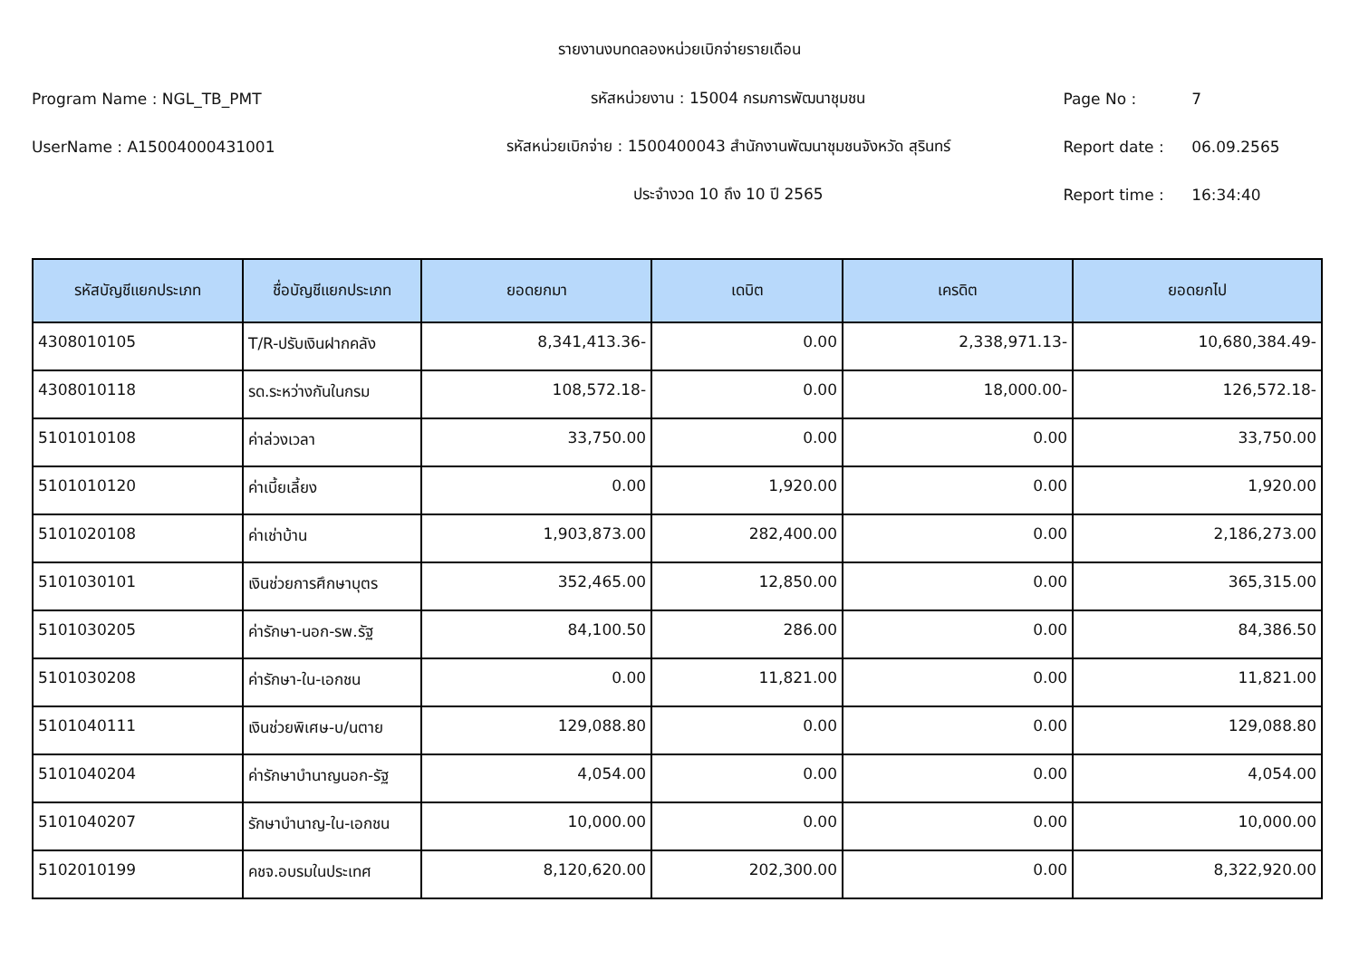รายงานงบทดลองหน่วยเบิกจ่ายรายเดือน
Program Name : NGL_TB_PMT รหัสหน่วยงาน : 15004 กรมการพัฒนาชุมชน Page No : 7
UserName : A15004000431001 รหัสหน่วยเบิกจ่าย : 1500400043 สำนักงานพัฒนาชุมชนจังหวัด สุรินทร์ Report date : 06.09.2565
ประจำงวด 10 ถึง 10 ปี 2565 Report time : 16:34:40
| รหัสบัญชีแยกประเภท | ชื่อบัญชีแยกประเภท | ยอดยกมา | เดบิต | เครดิต | ยอดยกไป |
| --- | --- | --- | --- | --- | --- |
| 4308010105 | T/R-ปรับเงินฝากคลัง | 8,341,413.36- | 0.00 | 2,338,971.13- | 10,680,384.49- |
| 4308010118 | รด.ระหว่างกันในกรม | 108,572.18- | 0.00 | 18,000.00- | 126,572.18- |
| 5101010108 | ค่าล่วงเวลา | 33,750.00 | 0.00 | 0.00 | 33,750.00 |
| 5101010120 | ค่าเบี้ยเลี้ยง | 0.00 | 1,920.00 | 0.00 | 1,920.00 |
| 5101020108 | ค่าเช่าบ้าน | 1,903,873.00 | 282,400.00 | 0.00 | 2,186,273.00 |
| 5101030101 | เงินช่วยการศึกษาบุตร | 352,465.00 | 12,850.00 | 0.00 | 365,315.00 |
| 5101030205 | ค่ารักษา-นอก-รพ.รัฐ | 84,100.50 | 286.00 | 0.00 | 84,386.50 |
| 5101030208 | ค่ารักษา-ใน-เอกชน | 0.00 | 11,821.00 | 0.00 | 11,821.00 |
| 5101040111 | เงินช่วยพิเศษ-บ/นตาย | 129,088.80 | 0.00 | 0.00 | 129,088.80 |
| 5101040204 | ค่ารักษาบำนาญนอก-รัฐ | 4,054.00 | 0.00 | 0.00 | 4,054.00 |
| 5101040207 | รักษาบำนาญ-ใน-เอกชน | 10,000.00 | 0.00 | 0.00 | 10,000.00 |
| 5102010199 | คชจ.อบรมในประเทศ | 8,120,620.00 | 202,300.00 | 0.00 | 8,322,920.00 |